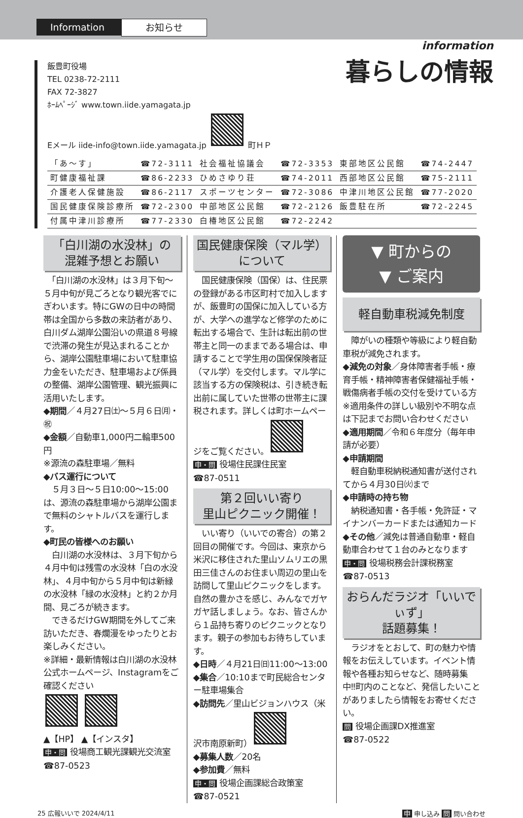Information
お知らせ
information
暮らしの情報
飯豊町役場
TEL 0238-72-2111
FAX 72-3827
ﾎｰﾑﾍﾟｰｼﾞ www.town.iide.yamagata.jp
Eメール iide-info@town.iide.yamagata.jp 町ＨＰ
| 「あ～す」 | ☎72-3111 | 社会福祉協議会 | ☎72-3353 | 東部地区公民館 | ☎74-2447 |
| 町健康福祉課 | ☎86-2233 | ひめさゆり荘 | ☎74-2011 | 西部地区公民館 | ☎75-2111 |
| 介護老人保健施設 | ☎86-2117 | スポーツセンター | ☎72-3086 | 中津川地区公民館 | ☎77-2020 |
| 国民健康保険診療所 | ☎72-2300 | 中部地区公民館 | ☎72-2126 | 飯豊駐在所 | ☎72-2245 |
| 付属中津川診療所 | ☎77-2330 | 白椿地区公民館 | ☎72-2242 | | |
「白川湖の水没林」の
混雑予想とお願い
　「白川湖の水没林」は３月下旬～５月中旬が見ごろとなり観光客でにぎわいます。特にGWの日中の時間帯は全国から多数の来訪者があり、白川ダム湖岸公園沿いの県道８号線で渋滞の発生が見込まれることから、湖岸公園駐車場において駐車協力金をいただき、駐車場および係員の整備、湖岸公園管理、観光振興に活用いたします。
◆期間／４月27日㈯～５月６日㈪・㊗
◆金額／自動車1,000円二輪車500円
※源流の森駐車場／無料
◆バス運行について
　５月３日～５日10:00～15:00は、源流の森駐車場から湖岸公園まで無料のシャトルバスを運行します。
◆町民の皆様へのお願い
　白川湖の水没林は、３月下旬から４月中旬は残雪の水没林「白の水没林」、４月中旬から５月中旬は新緑の水没林「緑の水没林」と約２か月間、見ごろが続きます。
　できるだけGW期間を外してご来訪いただき、春爛漫をゆったりとお楽しみください。
※詳細・最新情報は白川湖の水没林公式ホームページ、Instagramをご確認ください
▲【HP】 ▲【インスタ】
申・問 役場商工観光課観光交流室
☎87-0523
国民健康保険（マル学）
について
　国民健康保険（国保）は、住民票の登録がある市区町村で加入しますが、飯豊町の国保に加入している方が、大学への進学など修学のために転出する場合で、生計は転出前の世帯主と同一のままである場合は、申請することで学生用の国保保険者証（マル学）を交付します。マル学に該当する方の保険税は、引き続き転出前に属していた世帯の世帯主に課税されます。詳しくは町ホームページをご覧ください。
申・問 役場住民課住民室
☎87-0511
第２回いい寄り
里山ピクニック開催！
　いい寄り（いいでの寄合）の第２回目の開催です。今回は、東京から米沢に移住された里山ソムリエの黒田三佳さんのお住まい周辺の里山を訪問して里山ピクニックをします。自然の豊かさを感じ、みんなでガヤガヤ話しましょう。なお、皆さんから１品持ち寄りのピクニックとなります。親子の参加もお待ちしています。
◆日時／４月21日㈰11:00～13:00
◆集合／10:10まで町民総合センター駐車場集合
◆訪問先／里山ビジョンハウス（米沢市南原新町）
◆募集人数／20名
◆参加費／無料
申・問 役場企画課総合政策室
☎87-0521
▼ 町からの
▼ ご案内
軽自動車税減免制度
　障がいの種類や等級により軽自動車税が減免されます。
◆減免の対象／身体障害者手帳・療育手帳・精神障害者保健福祉手帳・戦傷病者手帳の交付を受けている方
※適用条件の詳しい級別や不明な点は下記までお問い合わせください
◆適用期間／令和６年度分（毎年申請が必要）
◆申請期間
　軽自動車税納税通知書が送付されてから４月30日㈫まで
◆申請時の持ち物
　納税通知書・各手帳・免許証・マイナンバーカードまたは通知カード
◆その他／減免は普通自動車・軽自動車合わせて１台のみとなります
申・問 役場税務会計課税務室
☎87-0513
おらんだラジオ「いいでぃず」
話題募集！
　ラジオをとおして、町の魅力や情報をお伝えしています。イベント情報や各種お知らせなど、随時募集中‼町内のことなど、発信したいことがありましたら情報をお寄せください。
問 役場企画課DX推進室
☎87-0522
25 広報いいで 2024/4/11 申 申し込み 問 問い合わせ